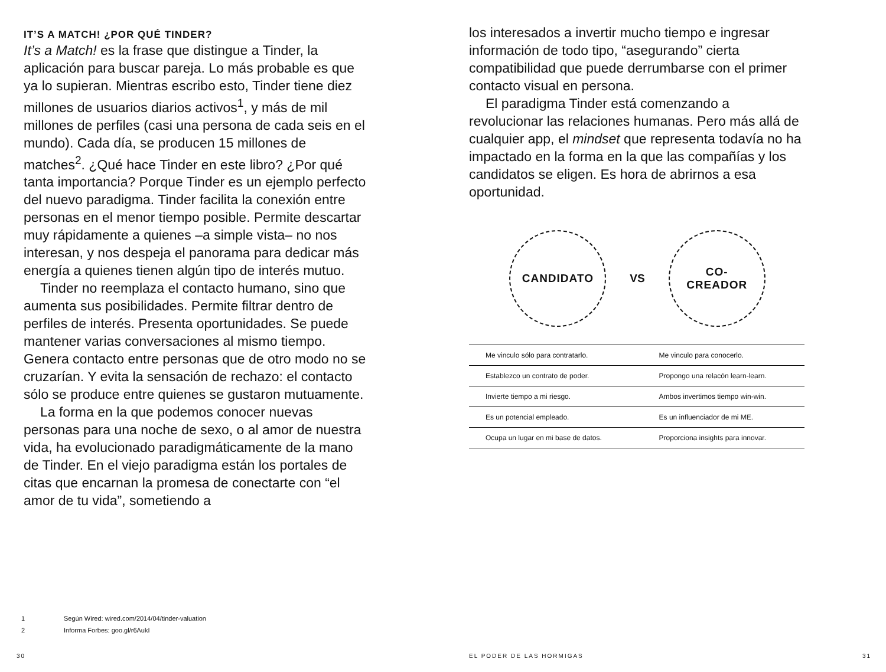IT’S A MATCH! ¿POR QUÉ TINDER?
It’s a Match! es la frase que distingue a Tinder, la aplicación para buscar pareja. Lo más probable es que ya lo supieran. Mientras escribo esto, Tinder tiene diez millones de usuarios diarios activos<sup>1</sup>, y más de mil millones de perfiles (casi una persona de cada seis en el mundo). Cada día, se producen 15 millones de matches<sup>2</sup>. ¿Qué hace Tinder en este libro? ¿Por qué tanta importancia? Porque Tinder es un ejemplo perfecto del nuevo paradigma. Tinder facilita la conexión entre personas en el menor tiempo posible. Permite descartar muy rápidamente a quienes –a simple vista– no nos interesan, y nos despeja el panorama para dedicar más energía a quienes tienen algún tipo de interés mutuo.
Tinder no reemplaza el contacto humano, sino que aumenta sus posibilidades. Permite filtrar dentro de perfiles de interés. Presenta oportunidades. Se puede mantener varias conversaciones al mismo tiempo. Genera contacto entre personas que de otro modo no se cruzarían. Y evita la sensación de rechazo: el contacto sólo se produce entre quienes se gustaron mutuamente.
La forma en la que podemos conocer nuevas personas para una noche de sexo, o al amor de nuestra vida, ha evolucionado paradigmáticamente de la mano de Tinder. En el viejo paradigma están los portales de citas que encarnan la promesa de conectarte con “el amor de tu vida”, sometiendo a
los interesados a invertir mucho tiempo e ingresar información de todo tipo, “asegurando” cierta compatibilidad que puede derrumbarse con el primer contacto visual en persona.
El paradigma Tinder está comenzando a revolucionar las relaciones humanas. Pero más allá de cualquier app, el mindset que representa todavía no ha impactado en la forma en la que las compañías y los candidatos se eligen. Es hora de abrirnos a esa oportunidad.
CANDIDATO
VS
CO-
CREADOR
| Me vinculo sólo para contratarlo. | Me vinculo para conocerlo. |
| Establezco un contrato de poder. | Propongo una relacón learn-learn. |
| Invierte tiempo a mi riesgo. | Ambos invertimos tiempo win-win. |
| Es un potencial empleado. | Es un influenciador de mi ME. |
| Ocupa un lugar en mi base de datos. | Proporciona insights para innovar. |
1 Según Wired: wired.com/2014/04/tinder-valuation
2 Informa Forbes: goo.gl/r6AukI
30 EL PODER DE LAS HORMIGAS 31